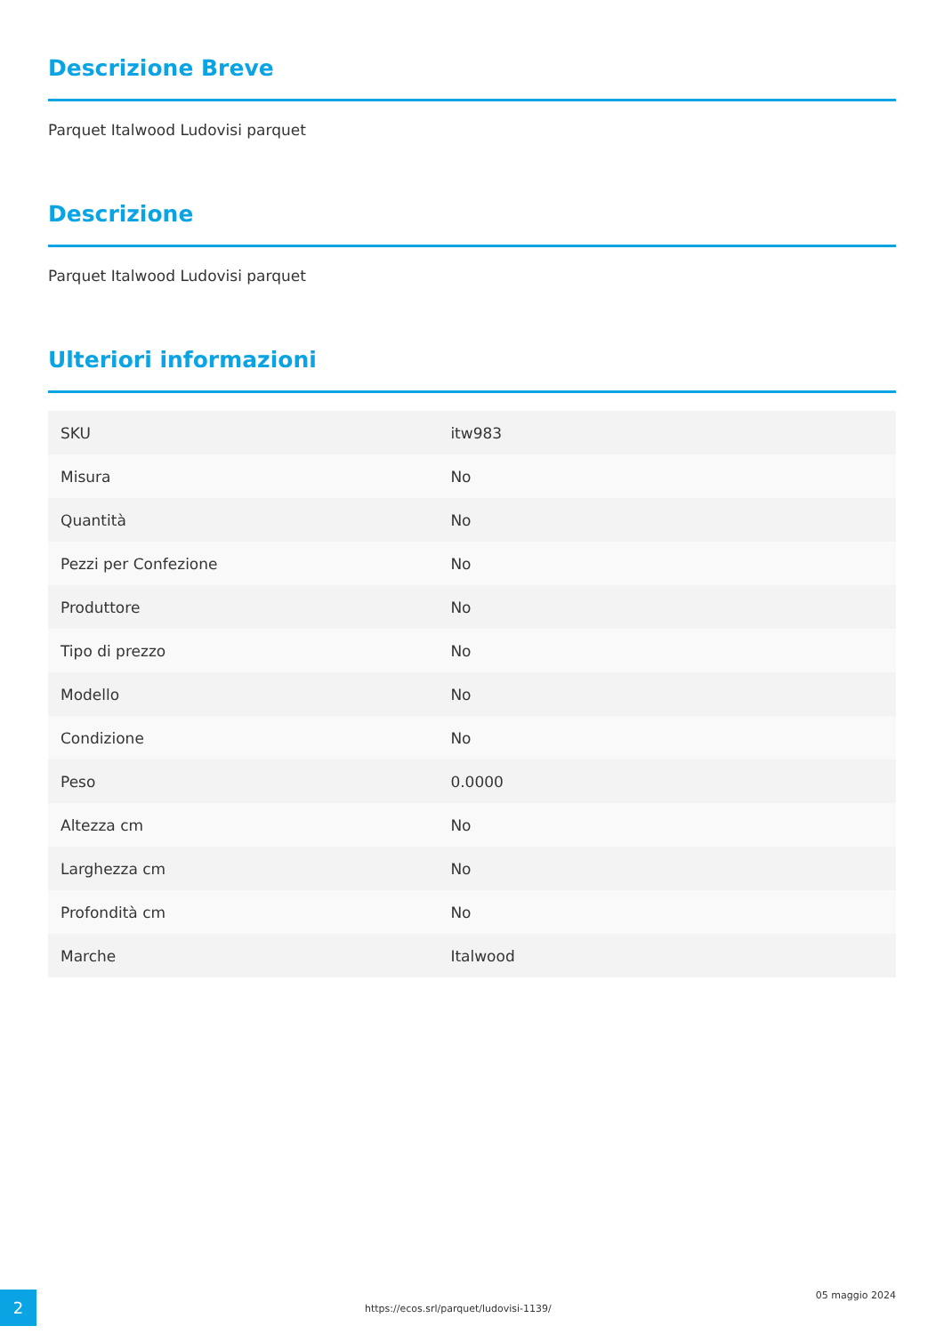Descrizione Breve
Parquet Italwood Ludovisi parquet
Descrizione
Parquet Italwood Ludovisi parquet
Ulteriori informazioni
| SKU | itw983 |
| Misura | No |
| Quantità | No |
| Pezzi per Confezione | No |
| Produttore | No |
| Tipo di prezzo | No |
| Modello | No |
| Condizione | No |
| Peso | 0.0000 |
| Altezza cm | No |
| Larghezza cm | No |
| Profondità cm | No |
| Marche | Italwood |
2
https://ecos.srl/parquet/ludovisi-1139/
05 maggio 2024